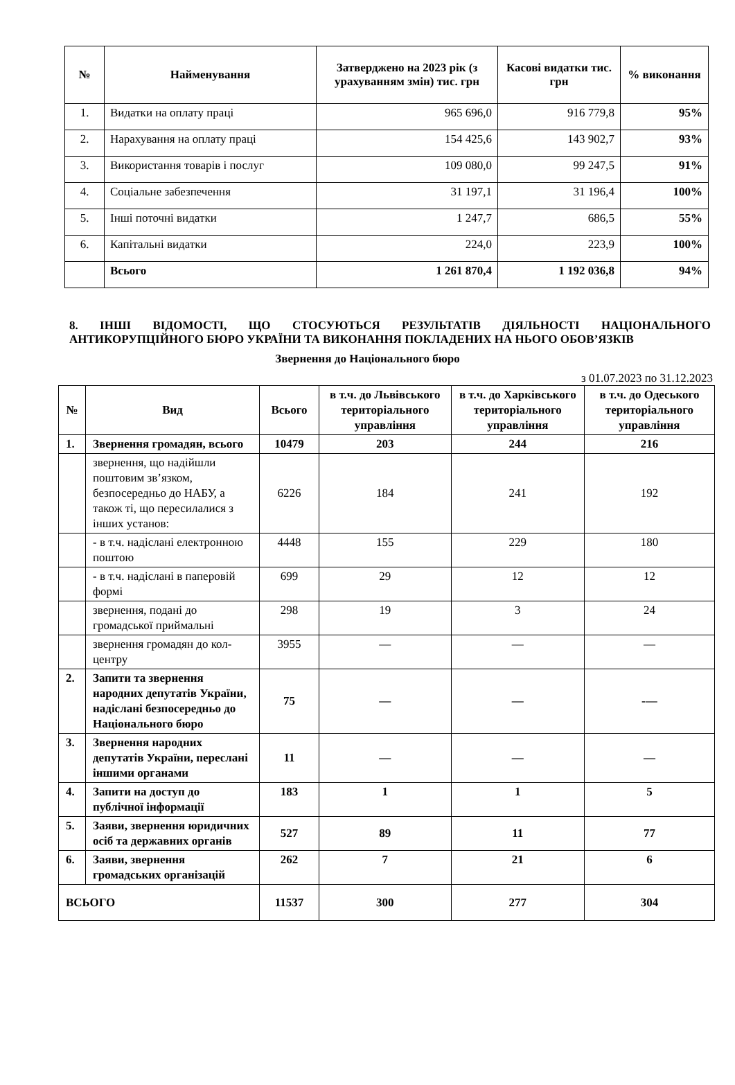| № | Найменування | Затверджено на 2023 рік (з урахуванням змін) тис. грн | Касові видатки тис. грн | % виконання |
| --- | --- | --- | --- | --- |
| 1. | Видатки на оплату праці | 965 696,0 | 916 779,8 | 95% |
| 2. | Нарахування на оплату праці | 154 425,6 | 143 902,7 | 93% |
| 3. | Використання товарів і послуг | 109 080,0 | 99 247,5 | 91% |
| 4. | Соціальне забезпечення | 31 197,1 | 31 196,4 | 100% |
| 5. | Інші поточні видатки | 1 247,7 | 686,5 | 55% |
| 6. | Капітальні видатки | 224,0 | 223,9 | 100% |
| | Всього | 1 261 870,4 | 1 192 036,8 | 94% |
8. ІНШІ ВІДОМОСТІ, ЩО СТОСУЮТЬСЯ РЕЗУЛЬТАТІВ ДІЯЛЬНОСТІ НАЦІОНАЛЬНОГО АНТИКОРУПЦІЙНОГО БЮРО УКРАЇНИ ТА ВИКОНАННЯ ПОКЛАДЕНИХ НА НЬОГО ОБОВ’ЯЗКІВ
Звернення до Національного бюро
з 01.07.2023 по 31.12.2023
| № | Вид | Всього | в т.ч. до Львівського територіального управління | в т.ч. до Харківського територіального управління | в т.ч. до Одеського територіального управління |
| --- | --- | --- | --- | --- | --- |
| 1. | Звернення громадян, всього | 10479 | 203 | 244 | 216 |
| | звернення, що надійшли поштовим зв’язком, безпосередньо до НАБУ, а також ті, що пересилалися з інших установ: | 6226 | 184 | 241 | 192 |
| | - в т.ч. надіслані електронною поштою | 4448 | 155 | 229 | 180 |
| | - в т.ч. надіслані в паперовій формі | 699 | 29 | 12 | 12 |
| | звернення, подані до громадської приймальні | 298 | 19 | 3 | 24 |
| | звернення громадян до кол-центру | 3955 | — | — | — |
| 2. | Запити та звернення народних депутатів України, надіслані безпосередньо до Національного бюро | 75 | — | — | -— |
| 3. | Звернення народних депутатів України, переслані іншими органами | 11 | — | — | — |
| 4. | Запити на доступ до публічної інформації | 183 | 1 | 1 | 5 |
| 5. | Заяви, звернення юридичних осіб та державних органів | 527 | 89 | 11 | 77 |
| 6. | Заяви, звернення громадських організацій | 262 | 7 | 21 | 6 |
| ВСЬОГО | | 11537 | 300 | 277 | 304 |